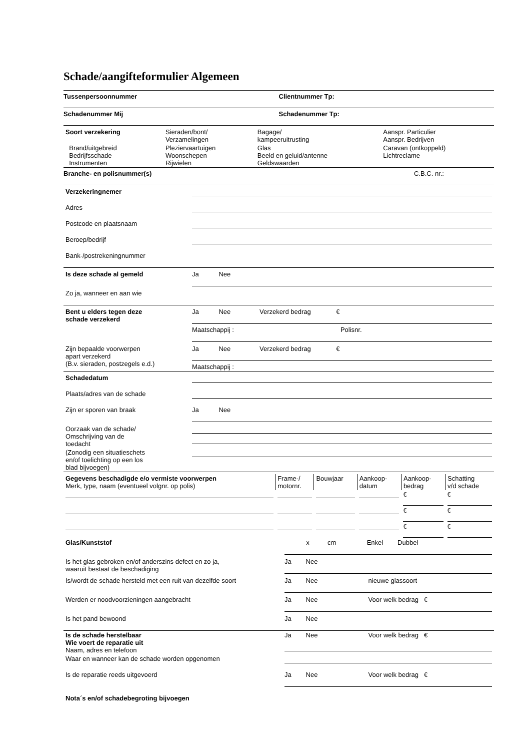Schade/aangifteformulier Algemeen
Tussenpersoonnummer Clientnummer Tp:
Schadenummer Mij Schadenummer Tp:
| Soort verzekering | Sieraden/bont/ Verzamelingen | Bagage/ kampeeruitrusting | Aanspr. Particulier Aanspr. Bedrijven |
| Brand/uitgebreid Bedrijfsschade Instrumenten | Pleziervaartuigen Woonschepen Rijwielen | Glas Beeld en geluid/antenne Geldswaarden | Caravan (ontkoppeld) Lichtreclame |
Branche- en polisnummer(s) C.B.C. nr.:
| Verzekeringnemer | |
| Adres | |
| Postcode en plaatsnaam | |
| Beroep/bedrijf | |
| Bank-/postrekeningnummer | |
| Is deze schade al gemeld | Ja Nee |
| Zo ja, wanneer en aan wie | |
| Bent u elders tegen deze schade verzekerd | Ja Nee Verzekerd bedrag € Maatschappij : Polisnr. |
| Zijn bepaalde voorwerpen apart verzekerd (B.v. sieraden, postzegels e.d.) | Ja Nee Verzekerd bedrag € Maatschappij : |
| Schadedatum | |
| Plaats/adres van de schade | |
| Zijn er sporen van braak | Ja Nee |
| Oorzaak van de schade/ Omschrijving van de toedacht | |
| (Zonodig een situatieschets en/of toelichting op een los blad bijvoegen) | |
| Gegevens beschadigde e/o vermiste voorwerpen Merk, type, naam (eventueel volgnr. op polis) | Frame-/ motornr. | Bouwjaar | Aankoop- datum | Aankoop- bedrag | Schatting v/d schade |
| | | | | € | € |
| | | | | € | € |
| | | | | € | € |
| Glas/Kunststof | x cm Enkel Dubbel |
| Is het glas gebroken en/of anderszins defect en zo ja, waaruit bestaat de beschadiging | Ja Nee |
| Is/wordt de schade hersteld met een ruit van dezelfde soort | Ja Nee nieuwe glassoort |
| Werden er noodvoorzieningen aangebracht | Ja Nee Voor welk bedrag € |
| Is het pand bewoond | Ja Nee |
| Is de schade herstelbaar Wie voert de reparatie uit Naam, adres en telefoon | Ja Nee Voor welk bedrag € |
| Waar en wanneer kan de schade worden opgenomen | |
| Is de reparatie reeds uitgevoerd | Ja Nee Voor welk bedrag € |
| Nota´s en/of schadebegroting bijvoegen | |